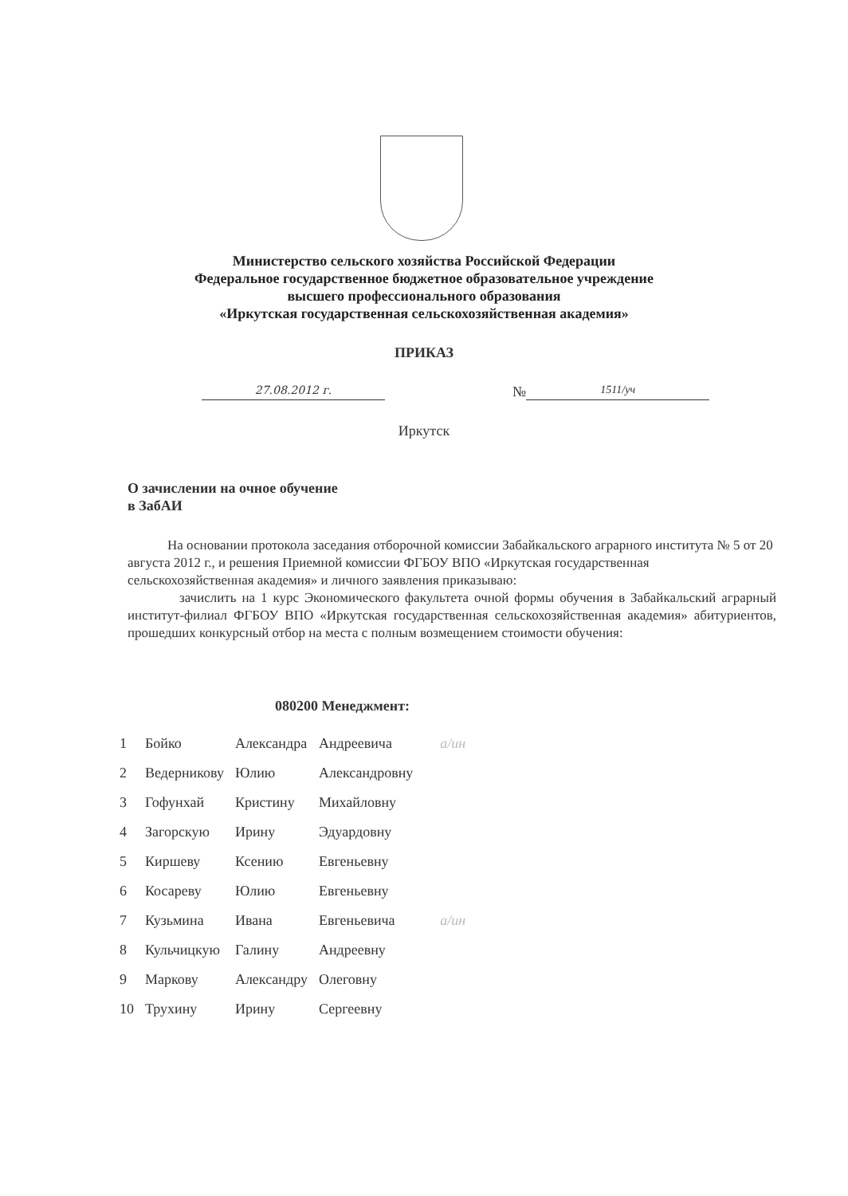Министерство сельского хозяйства Российской Федерации
Федеральное государственное бюджетное образовательное учреждение
высшего профессионального образования
«Иркутская государственная сельскохозяйственная академия»
ПРИКАЗ
27.08.2012 г.
№
1511/уч
Иркутск
О зачислении на очное обучение
в ЗабАИ
На основании протокола заседания отборочной комиссии Забайкальского аграрного института № 5 от 20 августа 2012 г., и решения Приемной комиссии ФГБОУ ВПО «Иркутская государственная сельскохозяйственная академия» и личного заявления приказываю:
зачислить на 1 курс Экономического факультета очной формы обучения в Забайкальский аграрный институт-филиал ФГБОУ ВПО «Иркутская государственная сельскохозяйственная академия» абитуриентов, прошедших конкурсный отбор на места с полным возмещением стоимости обучения:
080200 Менеджмент:
| 1 | Бойко | Александра | Андреевича | а/ин |
| 2 | Ведерникову | Юлию | Александровну | |
| 3 | Гофунхай | Кристину | Михайловну | |
| 4 | Загорскую | Ирину | Эдуардовну | |
| 5 | Киршеву | Ксению | Евгеньевну | |
| 6 | Косареву | Юлию | Евгеньевну | |
| 7 | Кузьмина | Ивана | Евгеньевича | а/ин |
| 8 | Кульчицкую | Галину | Андреевну | |
| 9 | Маркову | Александру | Олеговну | |
| 10 | Трухину | Ирину | Сергеевну | |